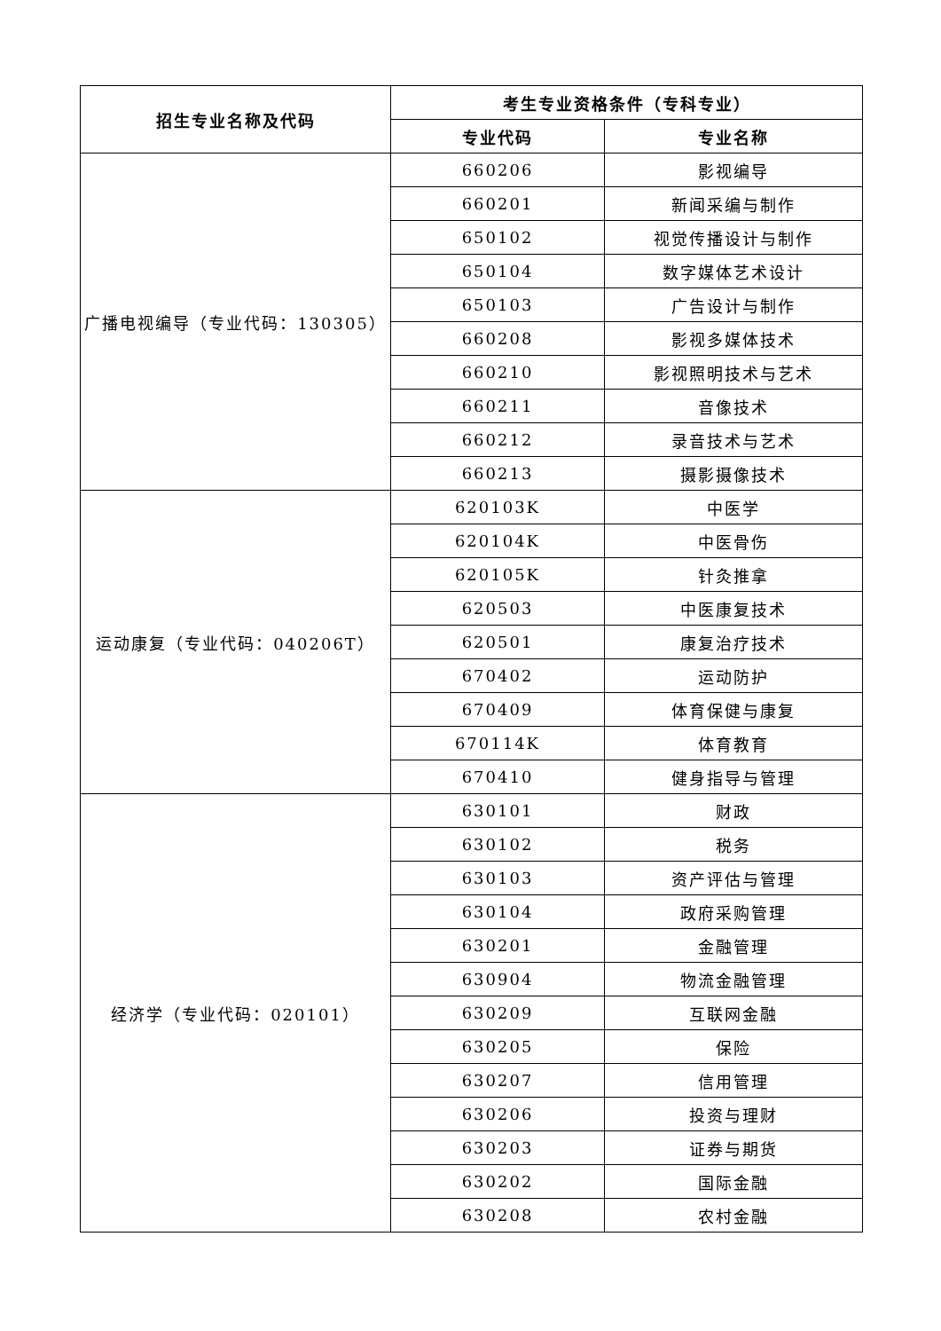| 招生专业名称及代码 | 考生专业资格条件（专科专业） | |
| --- | --- | --- |
| | 专业代码 | 专业名称 |
| 广播电视编导（专业代码：130305） | 660206 | 影视编导 |
| | 660201 | 新闻采编与制作 |
| | 650102 | 视觉传播设计与制作 |
| | 650104 | 数字媒体艺术设计 |
| | 650103 | 广告设计与制作 |
| | 660208 | 影视多媒体技术 |
| | 660210 | 影视照明技术与艺术 |
| | 660211 | 音像技术 |
| | 660212 | 录音技术与艺术 |
| | 660213 | 摄影摄像技术 |
| 运动康复（专业代码：040206T） | 620103K | 中医学 |
| | 620104K | 中医骨伤 |
| | 620105K | 针灸推拿 |
| | 620503 | 中医康复技术 |
| | 620501 | 康复治疗技术 |
| | 670402 | 运动防护 |
| | 670409 | 体育保健与康复 |
| | 670114K | 体育教育 |
| | 670410 | 健身指导与管理 |
| 经济学（专业代码：020101） | 630101 | 财政 |
| | 630102 | 税务 |
| | 630103 | 资产评估与管理 |
| | 630104 | 政府采购管理 |
| | 630201 | 金融管理 |
| | 630904 | 物流金融管理 |
| | 630209 | 互联网金融 |
| | 630205 | 保险 |
| | 630207 | 信用管理 |
| | 630206 | 投资与理财 |
| | 630203 | 证券与期货 |
| | 630202 | 国际金融 |
| | 630208 | 农村金融 |